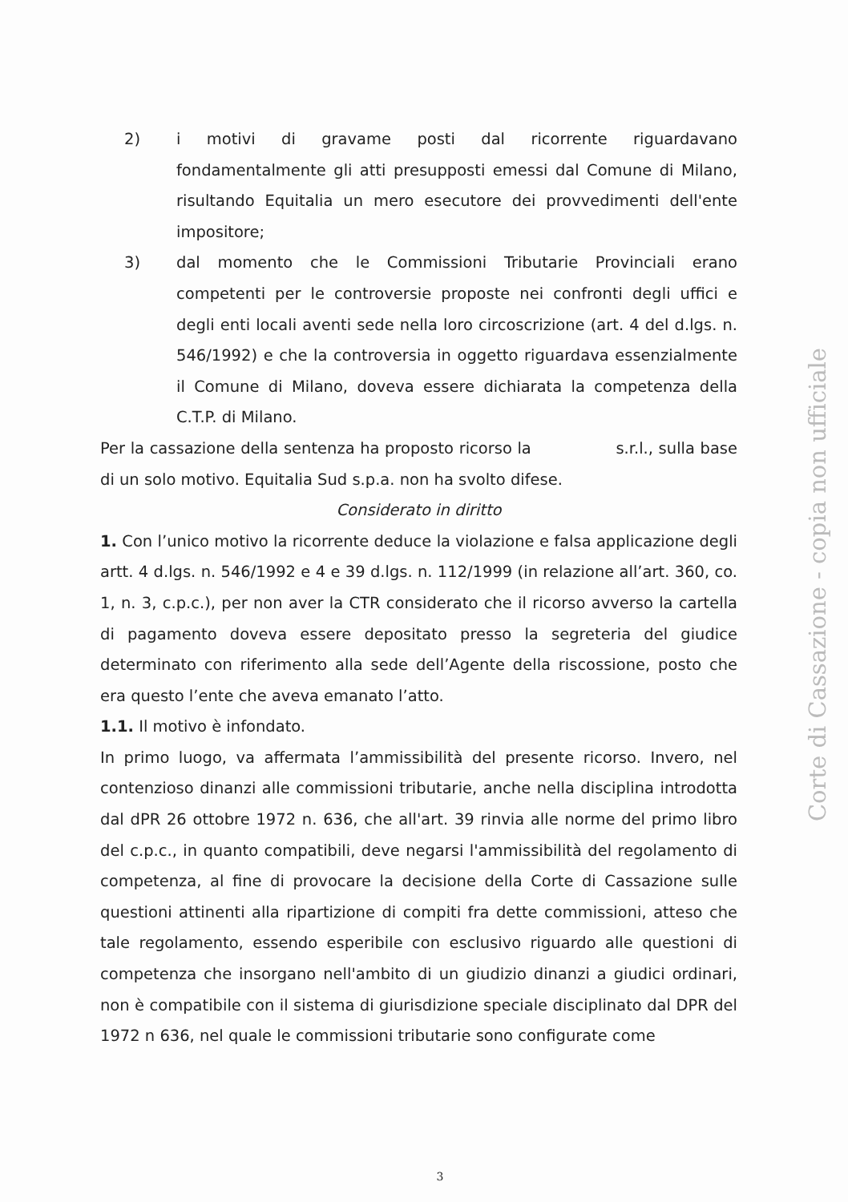2) i motivi di gravame posti dal ricorrente riguardavano fondamentalmente gli atti presupposti emessi dal Comune di Milano, risultando Equitalia un mero esecutore dei provvedimenti dell'ente impositore;
3) dal momento che le Commissioni Tributarie Provinciali erano competenti per le controversie proposte nei confronti degli uffici e degli enti locali aventi sede nella loro circoscrizione (art. 4 del d.lgs. n. 546/1992) e che la controversia in oggetto riguardava essenzialmente il Comune di Milano, doveva essere dichiarata la competenza della C.T.P. di Milano.
Per la cassazione della sentenza ha proposto ricorso la s.r.l., sulla base di un solo motivo. Equitalia Sud s.p.a. non ha svolto difese.
Considerato in diritto
1. Con l’unico motivo la ricorrente deduce la violazione e falsa applicazione degli artt. 4 d.lgs. n. 546/1992 e 4 e 39 d.lgs. n. 112/1999 (in relazione all’art. 360, co. 1, n. 3, c.p.c.), per non aver la CTR considerato che il ricorso avverso la cartella di pagamento doveva essere depositato presso la segreteria del giudice determinato con riferimento alla sede dell’Agente della riscossione, posto che era questo l’ente che aveva emanato l’atto.
1.1. Il motivo è infondato.
In primo luogo, va affermata l’ammissibilità del presente ricorso. Invero, nel contenzioso dinanzi alle commissioni tributarie, anche nella disciplina introdotta dal dPR 26 ottobre 1972 n. 636, che all'art. 39 rinvia alle norme del primo libro del c.p.c., in quanto compatibili, deve negarsi l'ammissibilità del regolamento di competenza, al fine di provocare la decisione della Corte di Cassazione sulle questioni attinenti alla ripartizione di compiti fra dette commissioni, atteso che tale regolamento, essendo esperibile con esclusivo riguardo alle questioni di competenza che insorgano nell'ambito di un giudizio dinanzi a giudici ordinari, non è compatibile con il sistema di giurisdizione speciale disciplinato dal DPR del 1972 n 636, nel quale le commissioni tributarie sono configurate come
Corte di Cassazione - copia non ufficiale
3